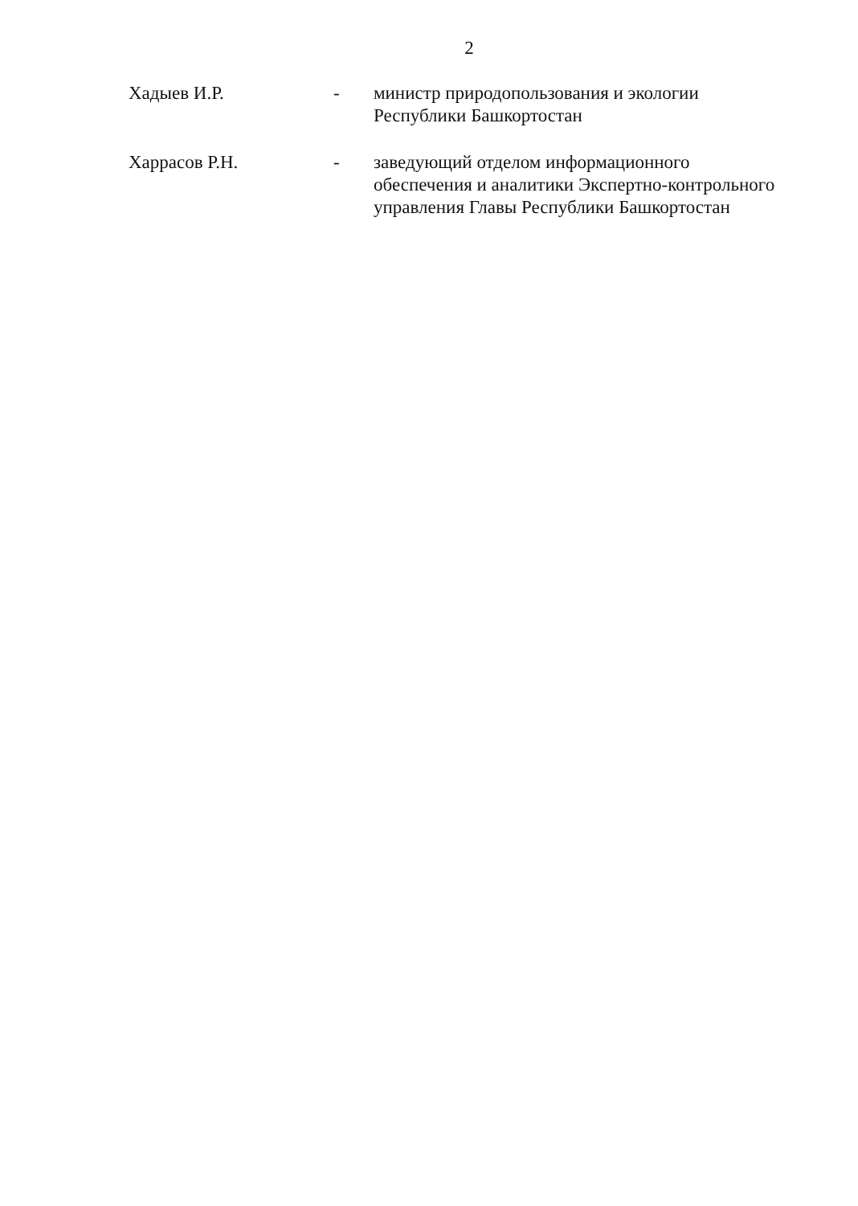2
Хадыев И.Р. - министр природопользования и экологии
Республики Башкортостан
Харрасов Р.Н. - заведующий отделом информационного
обеспечения и аналитики Экспертно-контрольного
управления Главы Республики Башкортостан